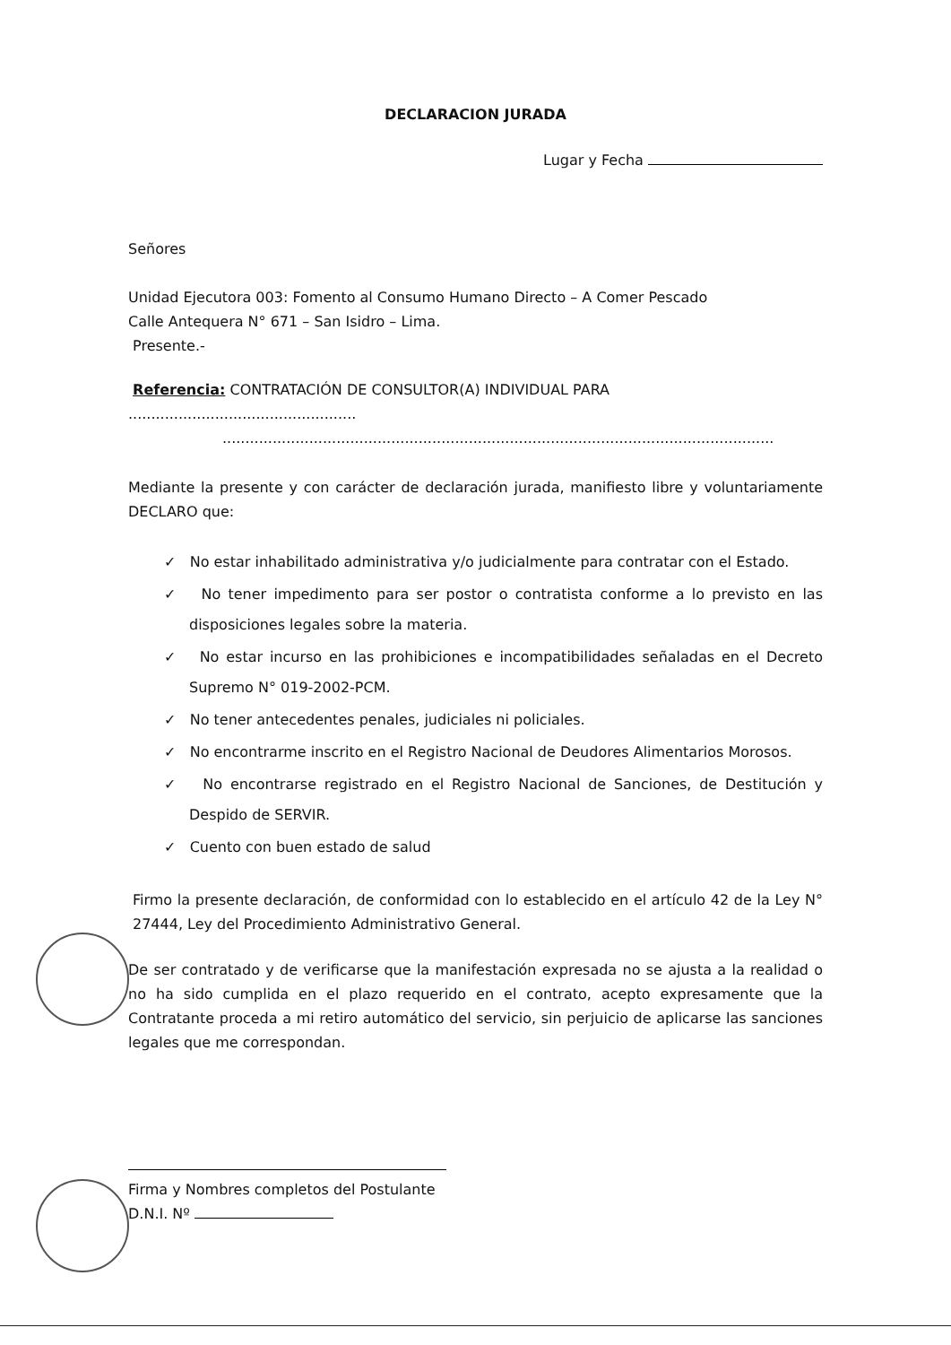DECLARACION JURADA
Lugar y Fecha
Señores
Unidad Ejecutora 003: Fomento al Consumo Humano Directo – A Comer Pescado
Calle Antequera N° 671 – San Isidro – Lima.
Presente.-
Referencia: CONTRATACIÓN DE CONSULTOR(A) INDIVIDUAL PARA ..................................................
.........................................................................................................................
Mediante la presente y con carácter de declaración jurada, manifiesto libre y voluntariamente DECLARO que:
✓ No estar inhabilitado administrativa y/o judicialmente para contratar con el Estado.
✓ No tener impedimento para ser postor o contratista conforme a lo previsto en las disposiciones legales sobre la materia.
✓ No estar incurso en las prohibiciones e incompatibilidades señaladas en el Decreto Supremo N° 019-2002-PCM.
✓ No tener antecedentes penales, judiciales ni policiales.
✓ No encontrarme inscrito en el Registro Nacional de Deudores Alimentarios Morosos.
✓ No encontrarse registrado en el Registro Nacional de Sanciones, de Destitución y Despido de SERVIR.
✓ Cuento con buen estado de salud
Firmo la presente declaración, de conformidad con lo establecido en el artículo 42 de la Ley N° 27444, Ley del Procedimiento Administrativo General.
De ser contratado y de verificarse que la manifestación expresada no se ajusta a la realidad o no ha sido cumplida en el plazo requerido en el contrato, acepto expresamente que la Contratante proceda a mi retiro automático del servicio, sin perjuicio de aplicarse las sanciones legales que me correspondan.
Firma y Nombres completos del Postulante
D.N.I. Nº